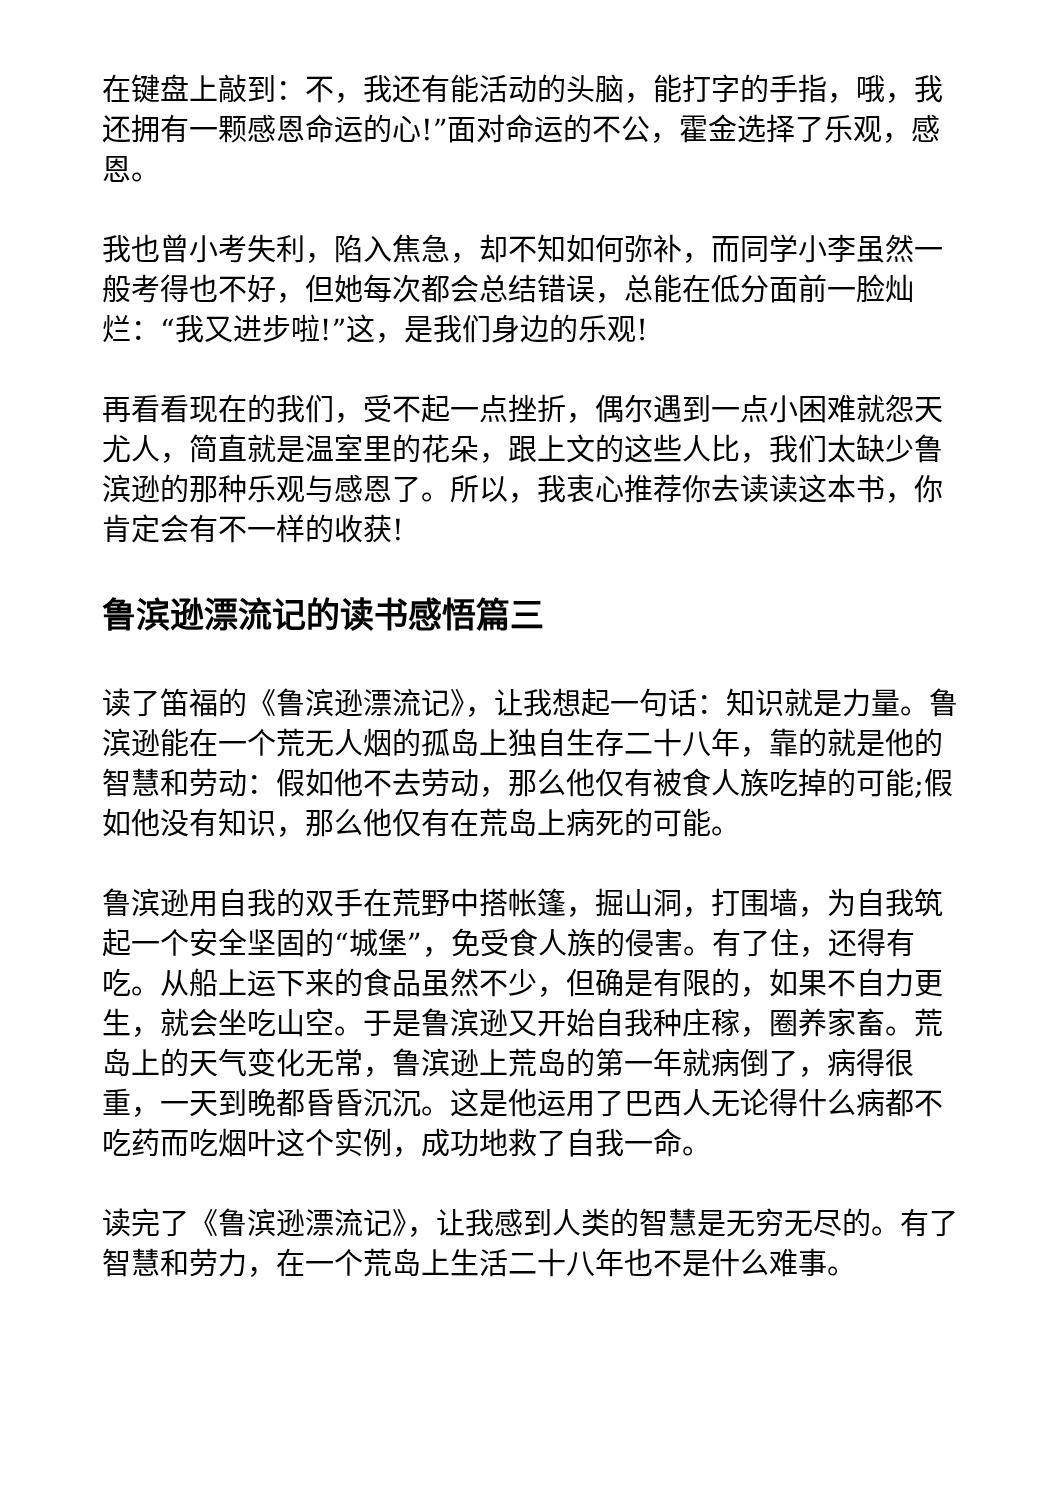在键盘上敲到：不，我还有能活动的头脑，能打字的手指，哦，我还拥有一颗感恩命运的心!”面对命运的不公，霍金选择了乐观，感恩。
我也曾小考失利，陷入焦急，却不知如何弥补，而同学小李虽然一般考得也不好，但她每次都会总结错误，总能在低分面前一脸灿烂：“我又进步啦!”这，是我们身边的乐观!
再看看现在的我们，受不起一点挫折，偶尔遇到一点小困难就怨天尤人，简直就是温室里的花朵，跟上文的这些人比，我们太缺少鲁滨逊的那种乐观与感恩了。所以，我衷心推荐你去读读这本书，你肯定会有不一样的收获!
鲁滨逊漂流记的读书感悟篇三
读了笛福的《鲁滨逊漂流记》，让我想起一句话：知识就是力量。鲁滨逊能在一个荒无人烟的孤岛上独自生存二十八年，靠的就是他的智慧和劳动：假如他不去劳动，那么他仅有被食人族吃掉的可能;假如他没有知识，那么他仅有在荒岛上病死的可能。
鲁滨逊用自我的双手在荒野中搭帐篷，掘山洞，打围墙，为自我筑起一个安全坚固的“城堡”，免受食人族的侵害。有了住，还得有吃。从船上运下来的食品虽然不少，但确是有限的，如果不自力更生，就会坐吃山空。于是鲁滨逊又开始自我种庄稼，圈养家畜。荒岛上的天气变化无常，鲁滨逊上荒岛的第一年就病倒了，病得很重，一天到晚都昏昏沉沉。这是他运用了巴西人无论得什么病都不吃药而吃烟叶这个实例，成功地救了自我一命。
读完了《鲁滨逊漂流记》，让我感到人类的智慧是无穷无尽的。有了智慧和劳力，在一个荒岛上生活二十八年也不是什么难事。